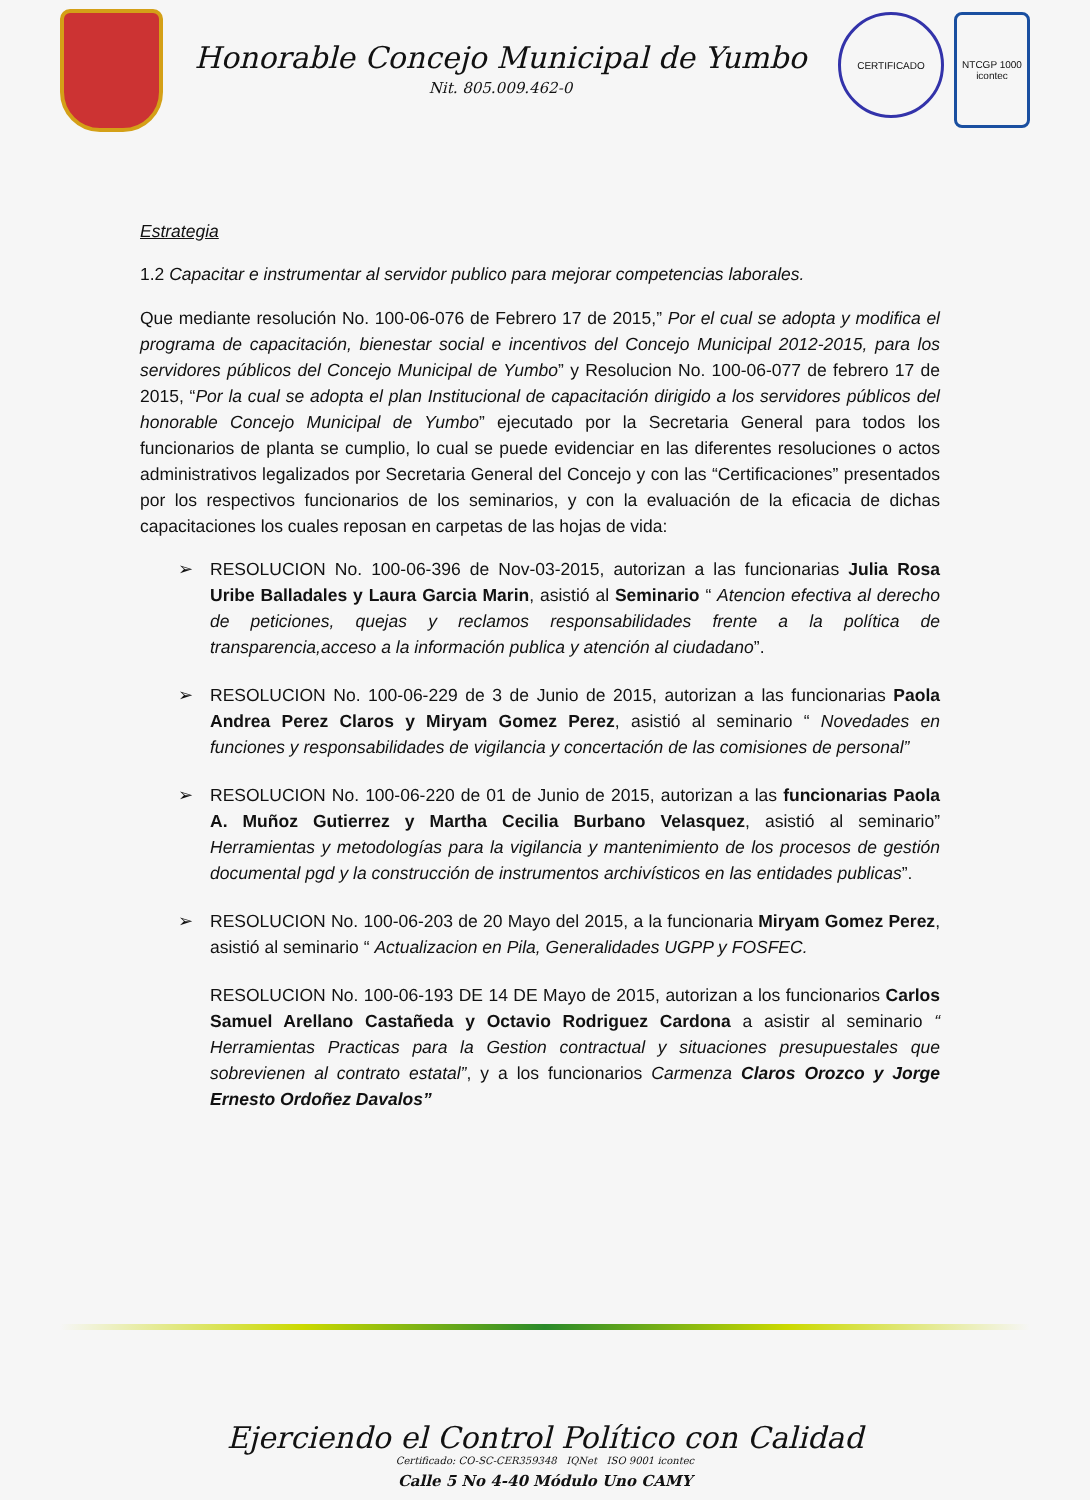Honorable Concejo Municipal de Yumbo
Nit. 805.009.462-0
CERTIFICADO
NTCGP 1000
icontec
Estrategia
1.2 Capacitar e instrumentar al servidor publico para mejorar competencias laborales.
Que mediante resolución No. 100-06-076 de Febrero 17 de 2015,” Por el cual se adopta y modifica el programa de capacitación, bienestar social e incentivos del Concejo Municipal 2012-2015, para los servidores públicos del Concejo Municipal de Yumbo” y Resolucion No. 100-06-077 de febrero 17 de 2015, “Por la cual se adopta el plan Institucional de capacitación dirigido a los servidores públicos del honorable Concejo Municipal de Yumbo” ejecutado por la Secretaria General para todos los funcionarios de planta se cumplio, lo cual se puede evidenciar en las diferentes resoluciones o actos administrativos legalizados por Secretaria General del Concejo y con las “Certificaciones” presentados por los respectivos funcionarios de los seminarios, y con la evaluación de la eficacia de dichas capacitaciones los cuales reposan en carpetas de las hojas de vida:
➢ RESOLUCION No. 100-06-396 de Nov-03-2015, autorizan a las funcionarias Julia Rosa Uribe Balladales y Laura Garcia Marin, asistió al Seminario “ Atencion efectiva al derecho de peticiones, quejas y reclamos responsabilidades frente a la política de transparencia,acceso a la información publica y atención al ciudadano”.
➢ RESOLUCION No. 100-06-229 de 3 de Junio de 2015, autorizan a las funcionarias Paola Andrea Perez Claros y Miryam Gomez Perez, asistió al seminario “ Novedades en funciones y responsabilidades de vigilancia y concertación de las comisiones de personal”
➢ RESOLUCION No. 100-06-220 de 01 de Junio de 2015, autorizan a las funcionarias Paola A. Muñoz Gutierrez y Martha Cecilia Burbano Velasquez, asistió al seminario” Herramientas y metodologías para la vigilancia y mantenimiento de los procesos de gestión documental pgd y la construcción de instrumentos archivísticos en las entidades publicas”.
➢ RESOLUCION No. 100-06-203 de 20 Mayo del 2015, a la funcionaria Miryam Gomez Perez, asistió al seminario “ Actualizacion en Pila, Generalidades UGPP y FOSFEC.
RESOLUCION No. 100-06-193 DE 14 DE Mayo de 2015, autorizan a los funcionarios Carlos Samuel Arellano Castañeda y Octavio Rodriguez Cardona a asistir al seminario “ Herramientas Practicas para la Gestion contractual y situaciones presupuestales que sobrevienen al contrato estatal”, y a los funcionarios Carmenza Claros Orozco y Jorge Ernesto Ordoñez Davalos”
Ejerciendo el Control Político con Calidad
Certificado: CO-SC-CER359348 IQNet ISO 9001 icontec
Calle 5 No 4-40 Módulo Uno CAMY